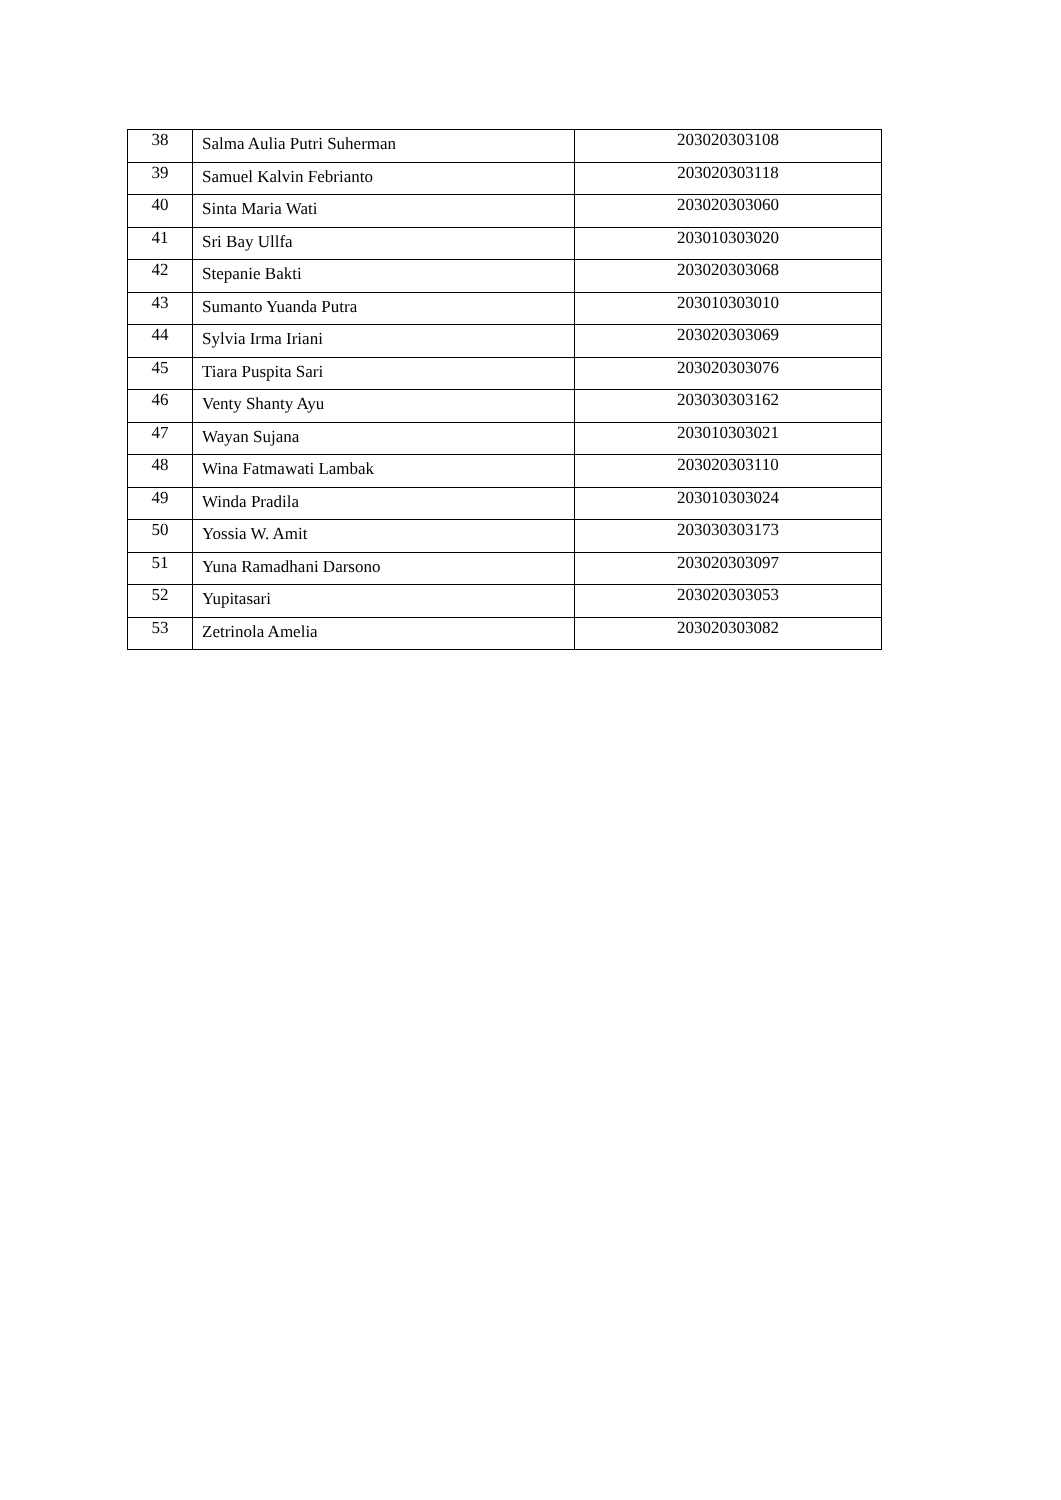| 38 | Salma Aulia Putri Suherman | 203020303108 |
| 39 | Samuel Kalvin Febrianto | 203020303118 |
| 40 | Sinta Maria Wati | 203020303060 |
| 41 | Sri Bay Ullfa | 203010303020 |
| 42 | Stepanie Bakti | 203020303068 |
| 43 | Sumanto Yuanda Putra | 203010303010 |
| 44 | Sylvia Irma Iriani | 203020303069 |
| 45 | Tiara Puspita Sari | 203020303076 |
| 46 | Venty Shanty Ayu | 203030303162 |
| 47 | Wayan Sujana | 203010303021 |
| 48 | Wina Fatmawati Lambak | 203020303110 |
| 49 | Winda Pradila | 203010303024 |
| 50 | Yossia W. Amit | 203030303173 |
| 51 | Yuna Ramadhani Darsono | 203020303097 |
| 52 | Yupitasari | 203020303053 |
| 53 | Zetrinola Amelia | 203020303082 |